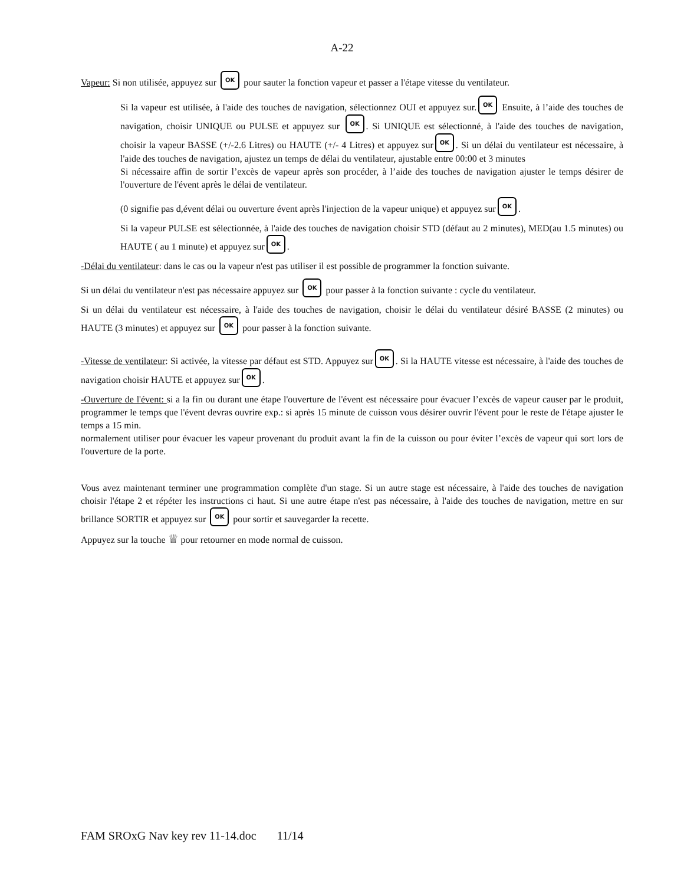A-22
Vapeur: Si non utilisée, appuyez sur OK pour sauter la fonction vapeur et passer a l'étape vitesse du ventilateur.
Si la vapeur est utilisée, à l'aide des touches de navigation, sélectionnez OUI et appuyez sur. OK Ensuite, à l’aide des touches de navigation, choisir UNIQUE ou PULSE et appuyez sur OK. Si UNIQUE est sélectionné, à l'aide des touches de navigation, choisir la vapeur BASSE (+/-2.6 Litres) ou HAUTE (+/- 4 Litres) et appuyez sur OK. Si un délai du ventilateur est nécessaire, à l'aide des touches de navigation, ajustez un temps de délai du ventilateur, ajustable entre 00:00 et 3 minutes
Si nécessaire affin de sortir l’excès de vapeur après son procéder, à l’aide des touches de navigation ajuster le temps désirer de l'ouverture de l'évent après le délai de ventilateur.
(0 signifie pas d,évent délai ou ouverture évent après l'injection de la vapeur unique) et appuyez sur OK.
Si la vapeur PULSE est sélectionnée, à l'aide des touches de navigation choisir STD (défaut au 2 minutes), MED(au 1.5 minutes) ou HAUTE ( au 1 minute) et appuyez sur OK.
-Délai du ventilateur: dans le cas ou la vapeur n'est pas utiliser il est possible de programmer la fonction suivante.
Si un délai du ventilateur n'est pas nécessaire appuyez sur OK pour passer à la fonction suivante : cycle du ventilateur.
Si un délai du ventilateur est nécessaire, à l'aide des touches de navigation, choisir le délai du ventilateur désiré BASSE (2 minutes) ou HAUTE (3 minutes) et appuyez sur OK pour passer à la fonction suivante.
-Vitesse de ventilateur: Si activée, la vitesse par défaut est STD. Appuyez sur OK. Si la HAUTE vitesse est nécessaire, à l'aide des touches de navigation choisir HAUTE et appuyez sur OK.
-Ouverture de l'évent: si a la fin ou durant une étape l'ouverture de l'évent est nécessaire pour évacuer l’excès de vapeur causer par le produit, programmer le temps que l'évent devras ouvrire exp.: si après 15 minute de cuisson vous désirer ouvrir l'évent pour le reste de l'étape ajuster le temps a 15 min.
normalement utiliser pour évacuer les vapeur provenant du produit avant la fin de la cuisson ou pour éviter l’excès de vapeur qui sort lors de l'ouverture de la porte.
Vous avez maintenant terminer une programmation complète d'un stage. Si un autre stage est nécessaire, à l'aide des touches de navigation choisir l'étape 2 et répéter les instructions ci haut. Si une autre étape n'est pas nécessaire, à l'aide des touches de navigation, mettre en sur brillance SORTIR et appuyez sur OK pour sortir et sauvegarder la recette.
Appuyez sur la touche ♕ pour retourner en mode normal de cuisson.
FAM SROxG Nav key rev 11-14.doc 11/14